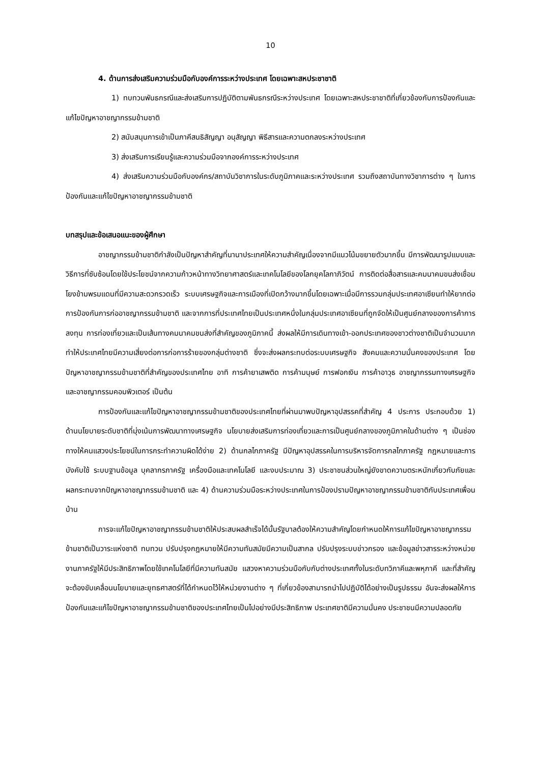10
4. ด้านการส่งเสริมความร่วมมือกับองค์การระหว่างประเทศ โดยเฉพาะสหประชาชาติ
1) ทบทวนพันธกรณีและส่งเสริมการปฏิบัติตามพันธกรณีระหว่างประเทศ โดยเฉพาะสหประชาชาติที่เกี่ยวข้องกับการป้องกันและแก้ไขปัญหาอาชญากรรมข้ามชาติ
2) สนับสนุนการเข้าเป็นภาคีสนธิสัญญา อนุสัญญา พิธีสารและความตกลงระหว่างประเทศ
3) ส่งเสริมการเรียนรู้และความร่วมมือจากองค์การระหว่างประเทศ
4) ส่งเสริมความร่วมมือกับองค์กร/สถาบันวิชาการในระดับภูมิภาคและระหว่างประเทศ รวมถึงสถาบันทางวิชาการต่าง ๆ ในการป้องกันและแก้ไขปัญหาอาชญากรรมข้ามชาติ
บทสรุปและข้อเสนอแนะของผู้ศึกษา
อาชญากรรมข้ามชาติกำลังเป็นปัญหาสำคัญที่นานาประเทศให้ความสำคัญเนื่องจากมีแนวโน้มขยายตัวมากขึ้น มีการพัฒนารูปแบบและวิธีการที่ซับซ้อนโดยใช้ประโยชน์จากความก้าวหน้าทางวิทยาศาสตร์และเทคโนโลยีของโลกยุคโลกาภิวัตน์ การติดต่อสื่อสารและคมนาคมขนส่งเชื่อมโยงข้ามพรมแดนที่มีความสะดวกรวดเร็ว ระบบเศรษฐกิจและการเมืองที่เปิดกว้างมากขึ้นโดยเฉพาะเมื่อมีการรวมกลุ่มประเทศอาเซียนทำให้ยากต่อการป้องกันการก่ออาชญากรรมข้ามชาติ และจากการที่ประเทศไทยเป็นประเทศหนึ่งในกลุ่มประเทศอาเซียนที่ถูกจัดให้เป็นศูนย์กลางของการค้าการลงทุน การท่องเที่ยวและเป็นเส้นทางคมนาคมขนส่งที่สำคัญของภูมิภาคนี้ ส่งผลให้มีการเดินทางเข้า-ออกประเทศของชาวต่างชาติเป็นจำนวนมาก ทำให้ประเทศไทยมีความเสี่ยงต่อการก่อการร้ายของกลุ่มต่างชาติ ซึ่งจะส่งผลกระทบต่อระบบเศรษฐกิจ สังคมและความมั่นคงของประเทศ โดยปัญหาอาชญากรรมข้ามชาติที่สำคัญของประเทศไทย อาทิ การค้ายาเสพติด การค้ามนุษย์ การฟอกเงิน การค้าอาวุธ อาชญากรรมทางเศรษฐกิจ และอาชญากรรมคอมพิวเตอร์ เป็นต้น
การป้องกันและแก้ไขปัญหาอาชญากรรมข้ามชาติของประเทศไทยที่ผ่านมาพบปัญหาอุปสรรคที่สำคัญ 4 ประการ ประกอบด้วย 1) ด้านนโยบายระดับชาติที่มุ่งเน้นการพัฒนาทางเศรษฐกิจ นโยบายส่งเสริมการท่องเที่ยวและการเป็นศูนย์กลางของภูมิภาคในด้านต่าง ๆ เป็นช่องทางให้คนแสวงประโยชน์ในการกระทำความผิดได้ง่าย 2) ด้านกลไกภาครัฐ มีปัญหาอุปสรรคในการบริหารจัดการกลไกภาครัฐ กฎหมายและการบังคับใช้ ระบบฐานข้อมูล บุคลากรภาครัฐ เครื่องมือและเทคโนโลยี และงบประมาณ 3) ประชาชนส่วนใหญ่ยังขาดความตระหนักเกี่ยวกับภัยและผลกระทบจากปัญหาอาชญากรรมข้ามชาติ และ 4) ด้านความร่วมมือระหว่างประเทศในการป้องปรามปัญหาอาชญากรรมข้ามชาติกับประเทศเพื่อนบ้าน
การจะแก้ไขปัญหาอาชญากรรมข้ามชาติให้ประสบผลสำเร็จได้นั้นรัฐบาลต้องให้ความสำคัญโดยกำหนดให้การแก้ไขปัญหาอาชญากรรมข้ามชาติเป็นวาระแห่งชาติ ทบทวน ปรับปรุงกฎหมายให้มีความทันสมัยมีความเป็นสากล ปรับปรุงระบบข่าวกรอง และข้อมูลข่าวสารระหว่างหน่วยงานภาครัฐให้มีประสิทธิภาพโดยใช้เทคโนโลยีที่มีความทันสมัย แสวงหาความร่วมมือกับกับต่างประเทศทั้งในระดับทวิภาคีและพหุภาคี และที่สำคัญจะต้องขับเคลื่อนนโยบายและยุทธศาสตร์ที่ได้กำหนดไว้ให้หน่วยงานต่าง ๆ ที่เกี่ยวข้องสามารถนำไปปฏิบัติได้อย่างเป็นรูปธรรม อันจะส่งผลให้การป้องกันและแก้ไขปัญหาอาชญากรรมข้ามชาติของประเทศไทยเป็นไปอย่างมีประสิทธิภาพ ประเทศชาติมีความมั่นคง ประชาชนมีความปลอดภัย